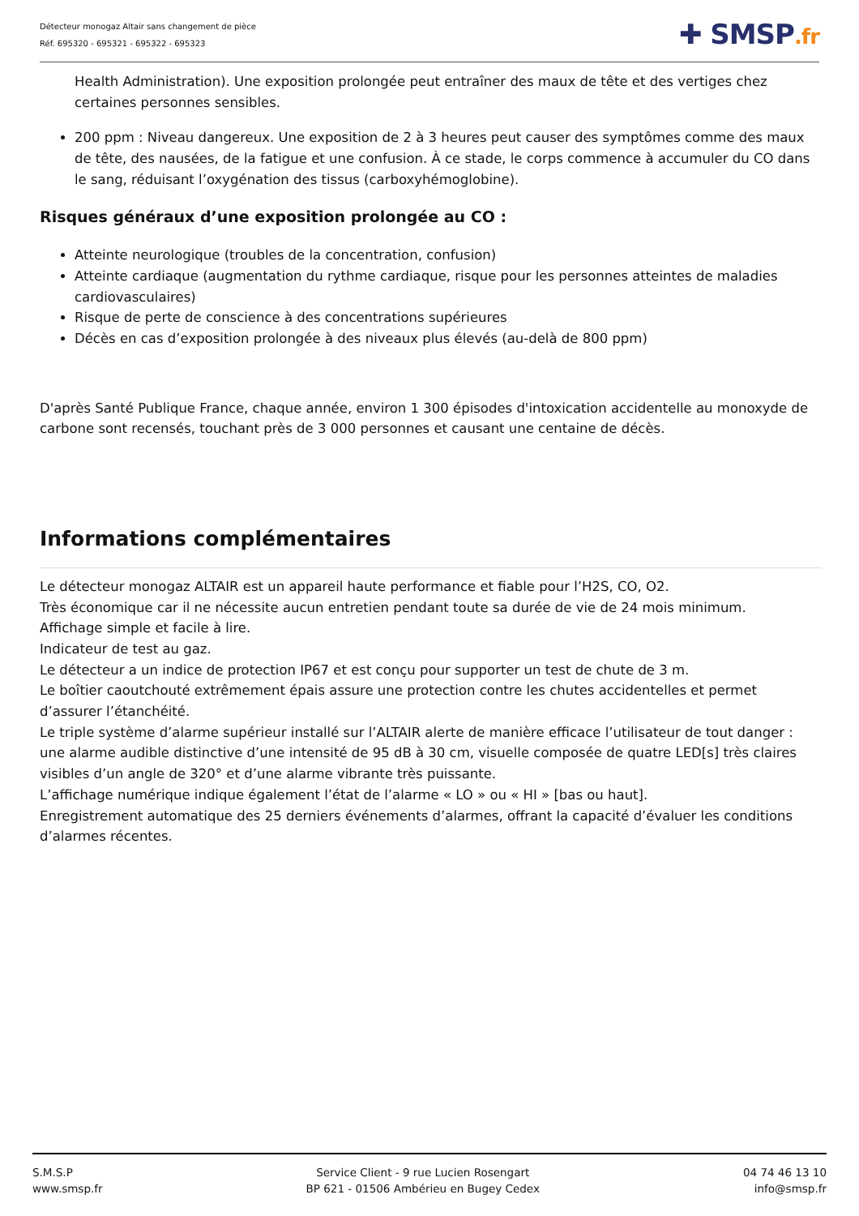Détecteur monogaz Altair sans changement de pièce
Réf. 695320 - 695321 - 695322 - 695323
✚ SMSP.fr
Health Administration). Une exposition prolongée peut entraîner des maux de tête et des vertiges chez certaines personnes sensibles.
200 ppm : Niveau dangereux. Une exposition de 2 à 3 heures peut causer des symptômes comme des maux de tête, des nausées, de la fatigue et une confusion. À ce stade, le corps commence à accumuler du CO dans le sang, réduisant l’oxygénation des tissus (carboxyhémoglobine).
Risques généraux d’une exposition prolongée au CO :
Atteinte neurologique (troubles de la concentration, confusion)
Atteinte cardiaque (augmentation du rythme cardiaque, risque pour les personnes atteintes de maladies cardiovasculaires)
Risque de perte de conscience à des concentrations supérieures
Décès en cas d’exposition prolongée à des niveaux plus élevés (au-delà de 800 ppm)
D'après Santé Publique France, chaque année, environ 1 300 épisodes d'intoxication accidentelle au monoxyde de carbone sont recensés, touchant près de 3 000 personnes et causant une centaine de décès.
Informations complémentaires
Le détecteur monogaz ALTAIR est un appareil haute performance et fiable pour l’H2S, CO, O2.
Très économique car il ne nécessite aucun entretien pendant toute sa durée de vie de 24 mois minimum.
Affichage simple et facile à lire.
Indicateur de test au gaz.
Le détecteur a un indice de protection IP67 et est conçu pour supporter un test de chute de 3 m.
Le boîtier caoutchouté extrêmement épais assure une protection contre les chutes accidentelles et permet d’assurer l’étanchéité.
Le triple système d’alarme supérieur installé sur l’ALTAIR alerte de manière efficace l’utilisateur de tout danger : une alarme audible distinctive d’une intensité de 95 dB à 30 cm, visuelle composée de quatre LED[s] très claires visibles d’un angle de 320° et d’une alarme vibrante très puissante.
L’affichage numérique indique également l’état de l’alarme « LO » ou « HI » [bas ou haut].
Enregistrement automatique des 25 derniers événements d’alarmes, offrant la capacité d’évaluer les conditions d’alarmes récentes.
S.M.S.P
www.smsp.fr
Service Client - 9 rue Lucien Rosengart
BP 621 - 01506 Ambérieu en Bugey Cedex
04 74 46 13 10
info@smsp.fr